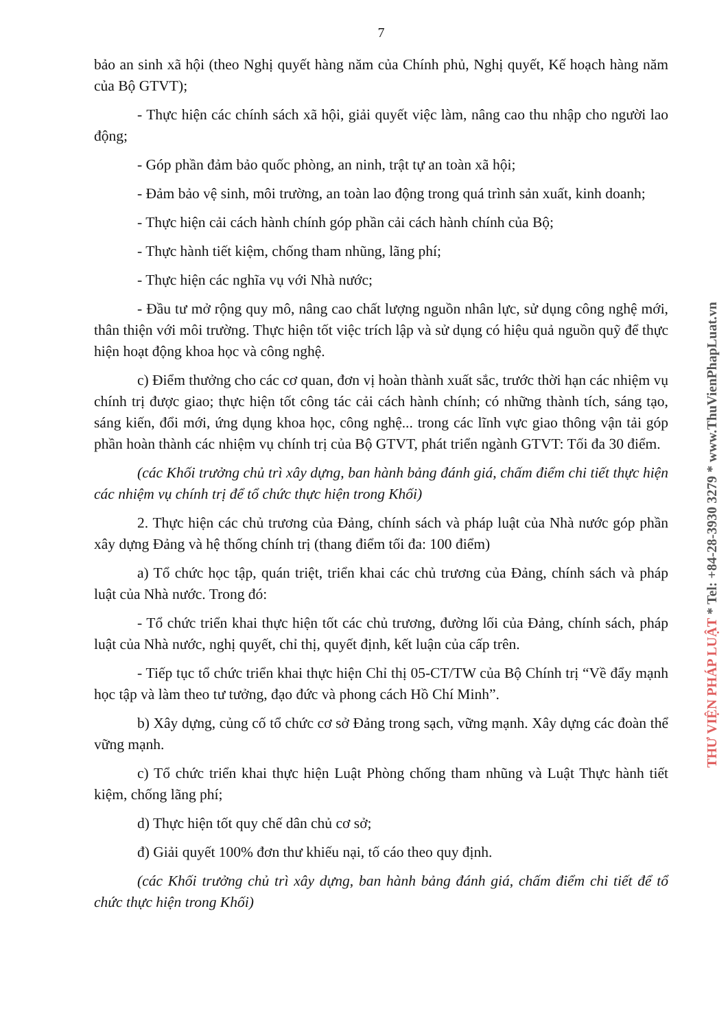7
bảo an sinh xã hội (theo Nghị quyết hàng năm của Chính phủ, Nghị quyết, Kế hoạch hàng năm của Bộ GTVT);
- Thực hiện các chính sách xã hội, giải quyết việc làm, nâng cao thu nhập cho người lao động;
- Góp phần đảm bảo quốc phòng, an ninh, trật tự an toàn xã hội;
- Đảm bảo vệ sinh, môi trường, an toàn lao động trong quá trình sản xuất, kinh doanh;
- Thực hiện cải cách hành chính góp phần cải cách hành chính của Bộ;
- Thực hành tiết kiệm, chống tham nhũng, lãng phí;
- Thực hiện các nghĩa vụ với Nhà nước;
- Đầu tư mở rộng quy mô, nâng cao chất lượng nguồn nhân lực, sử dụng công nghệ mới, thân thiện với môi trường. Thực hiện tốt việc trích lập và sử dụng có hiệu quả nguồn quỹ để thực hiện hoạt động khoa học và công nghệ.
c) Điểm thưởng cho các cơ quan, đơn vị hoàn thành xuất sắc, trước thời hạn các nhiệm vụ chính trị được giao; thực hiện tốt công tác cải cách hành chính; có những thành tích, sáng tạo, sáng kiến, đổi mới, ứng dụng khoa học, công nghệ... trong các lĩnh vực giao thông vận tải góp phần hoàn thành các nhiệm vụ chính trị của Bộ GTVT, phát triển ngành GTVT: Tối đa 30 điểm.
(các Khối trưởng chủ trì xây dựng, ban hành bảng đánh giá, chấm điểm chi tiết thực hiện các nhiệm vụ chính trị để tổ chức thực hiện trong Khối)
2. Thực hiện các chủ trương của Đảng, chính sách và pháp luật của Nhà nước góp phần xây dựng Đảng và hệ thống chính trị (thang điểm tối đa: 100 điểm)
a) Tổ chức học tập, quán triệt, triển khai các chủ trương của Đảng, chính sách và pháp luật của Nhà nước. Trong đó:
- Tổ chức triển khai thực hiện tốt các chủ trương, đường lối của Đảng, chính sách, pháp luật của Nhà nước, nghị quyết, chỉ thị, quyết định, kết luận của cấp trên.
- Tiếp tục tổ chức triển khai thực hiện Chỉ thị 05-CT/TW của Bộ Chính trị “Về đẩy mạnh học tập và làm theo tư tưởng, đạo đức và phong cách Hồ Chí Minh”.
b) Xây dựng, củng cố tổ chức cơ sở Đảng trong sạch, vững mạnh. Xây dựng các đoàn thể vững mạnh.
c) Tổ chức triển khai thực hiện Luật Phòng chống tham nhũng và Luật Thực hành tiết kiệm, chống lãng phí;
d) Thực hiện tốt quy chế dân chủ cơ sở;
đ) Giải quyết 100% đơn thư khiếu nại, tố cáo theo quy định.
(các Khối trưởng chủ trì xây dựng, ban hành bảng đánh giá, chấm điểm chi tiết để tổ chức thực hiện trong Khối)
THƯ VIỆN PHÁP LUẬT * Tel: +84-28-3930 3279 * www.ThuVienPhapLuat.vn